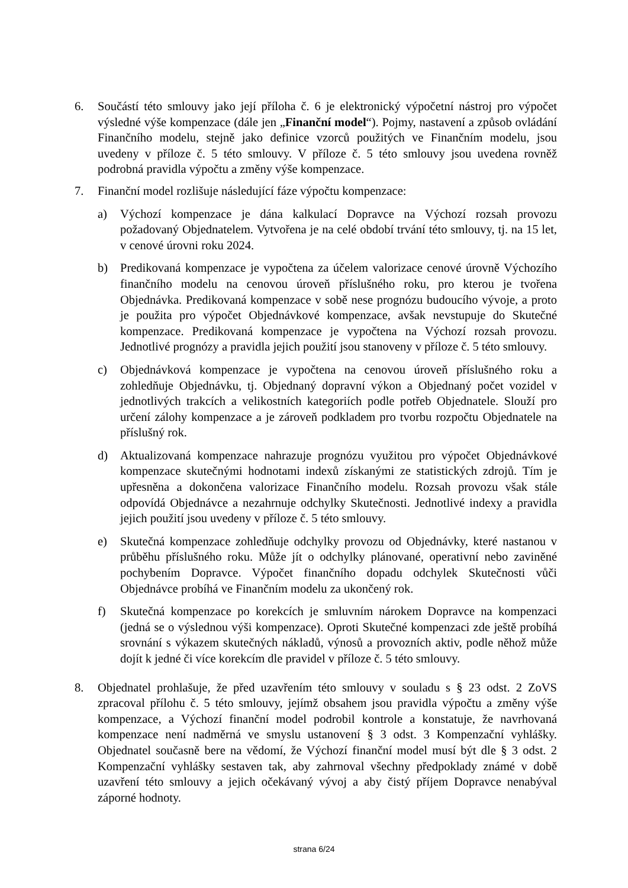6. Součástí této smlouvy jako její příloha č. 6 je elektronický výpočetní nástroj pro výpočet výsledné výše kompenzace (dále jen „Finanční model“). Pojmy, nastavení a způsob ovládání Finančního modelu, stejně jako definice vzorců použitých ve Finančním modelu, jsou uvedeny v příloze č. 5 této smlouvy. V příloze č. 5 této smlouvy jsou uvedena rovněž podrobná pravidla výpočtu a změny výše kompenzace.
7. Finanční model rozlišuje následující fáze výpočtu kompenzace:
a) Výchozí kompenzace je dána kalkulací Dopravce na Výchozí rozsah provozu požadovaný Objednatelem. Vytvořena je na celé období trvání této smlouvy, tj. na 15 let, v cenové úrovni roku 2024.
b) Predikovaná kompenzace je vypočtena za účelem valorizace cenové úrovně Výchozího finančního modelu na cenovou úroveň příslušného roku, pro kterou je tvořena Objednávka. Predikovaná kompenzace v sobě nese prognózu budoucího vývoje, a proto je použita pro výpočet Objednávkové kompenzace, avšak nevstupuje do Skutečné kompenzace. Predikovaná kompenzace je vypočtena na Výchozí rozsah provozu. Jednotlivé prognózy a pravidla jejich použití jsou stanoveny v příloze č. 5 této smlouvy.
c) Objednávková kompenzace je vypočtena na cenovou úroveň příslušného roku a zohledňuje Objednávku, tj. Objednaný dopravní výkon a Objednaný počet vozidel v jednotlivých trakcích a velikostních kategoriích podle potřeb Objednatele. Slouží pro určení zálohy kompenzace a je zároveň podkladem pro tvorbu rozpočtu Objednatele na příslušný rok.
d) Aktualizovaná kompenzace nahrazuje prognózu využitou pro výpočet Objednávkové kompenzace skutečnými hodnotami indexů získanými ze statistických zdrojů. Tím je upřesněna a dokončena valorizace Finančního modelu. Rozsah provozu však stále odpovídá Objednávce a nezahrnuje odchylky Skutečnosti. Jednotlivé indexy a pravidla jejich použití jsou uvedeny v příloze č. 5 této smlouvy.
e) Skutečná kompenzace zohledňuje odchylky provozu od Objednávky, které nastanou v průběhu příslušného roku. Může jít o odchylky plánované, operativní nebo zaviněné pochybením Dopravce. Výpočet finančního dopadu odchylek Skutečnosti vůči Objednávce probíhá ve Finančním modelu za ukončený rok.
f) Skutečná kompenzace po korekcích je smluvním nárokem Dopravce na kompenzaci (jedná se o výslednou výši kompenzace). Oproti Skutečné kompenzaci zde ještě probíhá srovnání s výkazem skutečných nákladů, výnosů a provozních aktiv, podle něhož může dojít k jedné či více korekcím dle pravidel v příloze č. 5 této smlouvy.
8. Objednatel prohlašuje, že před uzavřením této smlouvy v souladu s § 23 odst. 2 ZoVS zpracoval přílohu č. 5 této smlouvy, jejímž obsahem jsou pravidla výpočtu a změny výše kompenzace, a Výchozí finanční model podrobil kontrole a konstatuje, že navrhovaná kompenzace není nadměrná ve smyslu ustanovení § 3 odst. 3 Kompenzační vyhlášky. Objednatel současně bere na vědomí, že Výchozí finanční model musí být dle § 3 odst. 2 Kompenzační vyhlášky sestaven tak, aby zahrnoval všechny předpoklady známé v době uzavření této smlouvy a jejich očekávaný vývoj a aby čistý příjem Dopravce nenabýval záporné hodnoty.
strana 6/24